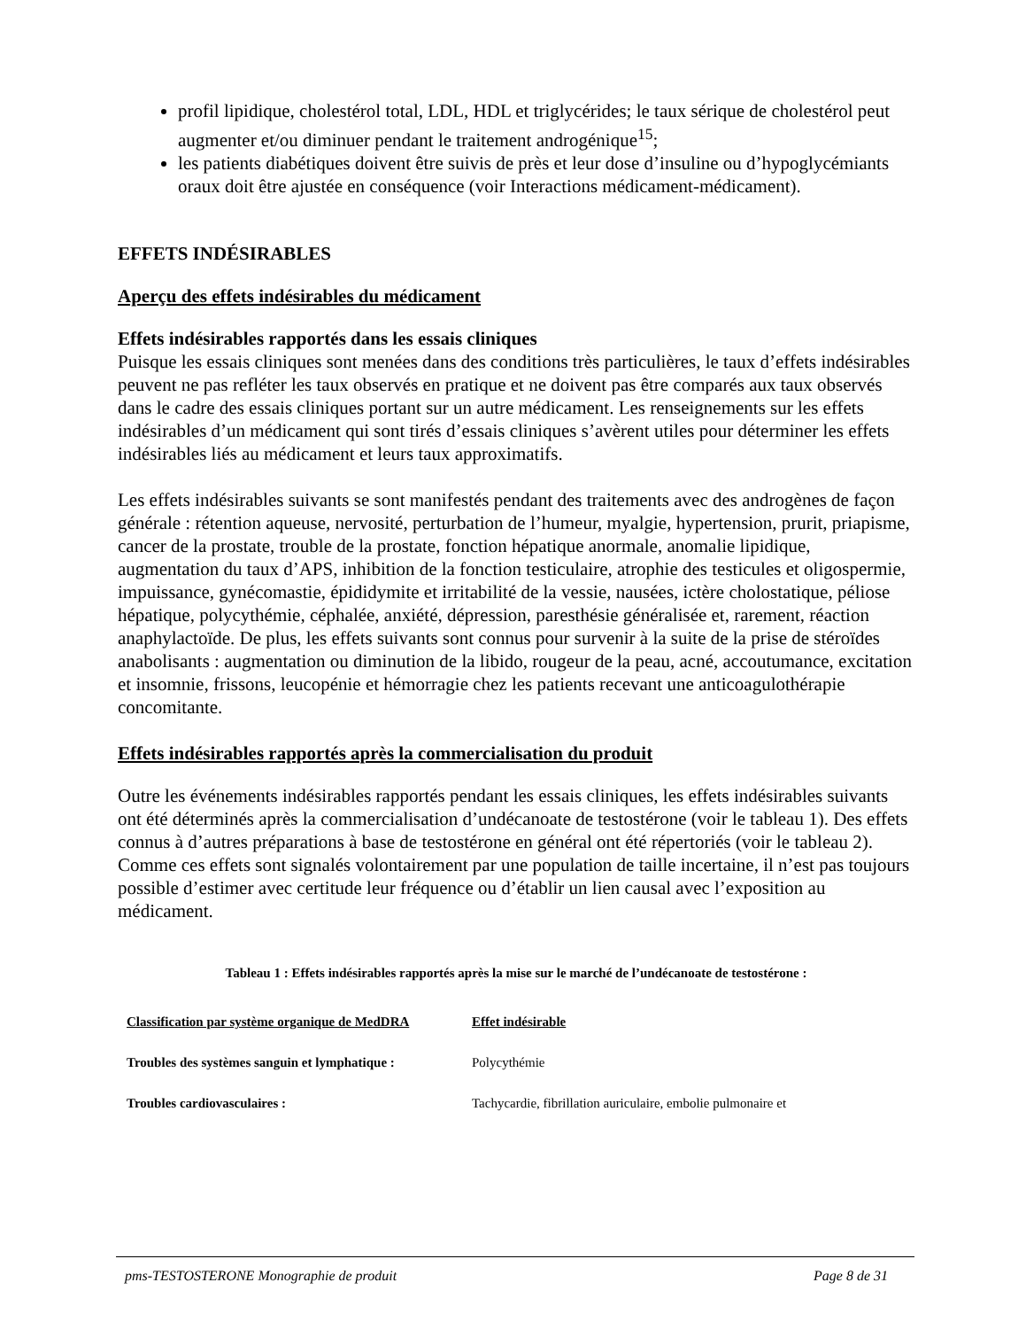profil lipidique, cholestérol total, LDL, HDL et triglycérides; le taux sérique de cholestérol peut augmenter et/ou diminuer pendant le traitement androgénique<sup>15</sup>;
les patients diabétiques doivent être suivis de près et leur dose d’insuline ou d’hypoglycémiants oraux doit être ajustée en conséquence (voir Interactions médicament-médicament).
EFFETS INDÉSIRABLES
Aperçu des effets indésirables du médicament
Effets indésirables rapportés dans les essais cliniques
Puisque les essais cliniques sont menées dans des conditions très particulières, le taux d’effets indésirables peuvent ne pas refléter les taux observés en pratique et ne doivent pas être comparés aux taux observés dans le cadre des essais cliniques portant sur un autre médicament. Les renseignements sur les effets indésirables d’un médicament qui sont tirés d’essais cliniques s’avèrent utiles pour déterminer les effets indésirables liés au médicament et leurs taux approximatifs.
Les effets indésirables suivants se sont manifestés pendant des traitements avec des androgènes de façon générale : rétention aqueuse, nervosité, perturbation de l’humeur, myalgie, hypertension, prurit, priapisme, cancer de la prostate, trouble de la prostate, fonction hépatique anormale, anomalie lipidique, augmentation du taux d’APS, inhibition de la fonction testiculaire, atrophie des testicules et oligospermie, impuissance, gynécomastie, épididymite et irritabilité de la vessie, nausées, ictère cholostatique, péliose hépatique, polycythémie, céphalée, anxiété, dépression, paresthésie généralisée et, rarement, réaction anaphylactoïde. De plus, les effets suivants sont connus pour survenir à la suite de la prise de stéroïdes anabolisants : augmentation ou diminution de la libido, rougeur de la peau, acné, accoutumance, excitation et insomnie, frissons, leucopénie et hémorragie chez les patients recevant une anticoagulothérapie concomitante.
Effets indésirables rapportés après la commercialisation du produit
Outre les événements indésirables rapportés pendant les essais cliniques, les effets indésirables suivants ont été déterminés après la commercialisation d’undécanoate de testostérone (voir le tableau 1). Des effets connus à d’autres préparations à base de testostérone en général ont été répertoriés (voir le tableau 2). Comme ces effets sont signalés volontairement par une population de taille incertaine, il n’est pas toujours possible d’estimer avec certitude leur fréquence ou d’établir un lien causal avec l’exposition au médicament.
Tableau 1 : Effets indésirables rapportés après la mise sur le marché de l’undécanoate de testostérone :
| Classification par système organique de MedDRA | Effet indésirable |
| --- | --- |
| Troubles des systèmes sanguin et lymphatique : | Polycythémie |
| Troubles cardiovasculaires : | Tachycardie, fibrillation auriculaire, embolie pulmonaire et |
pms-TESTOSTERONE Monographie de produit Page 8 de 31